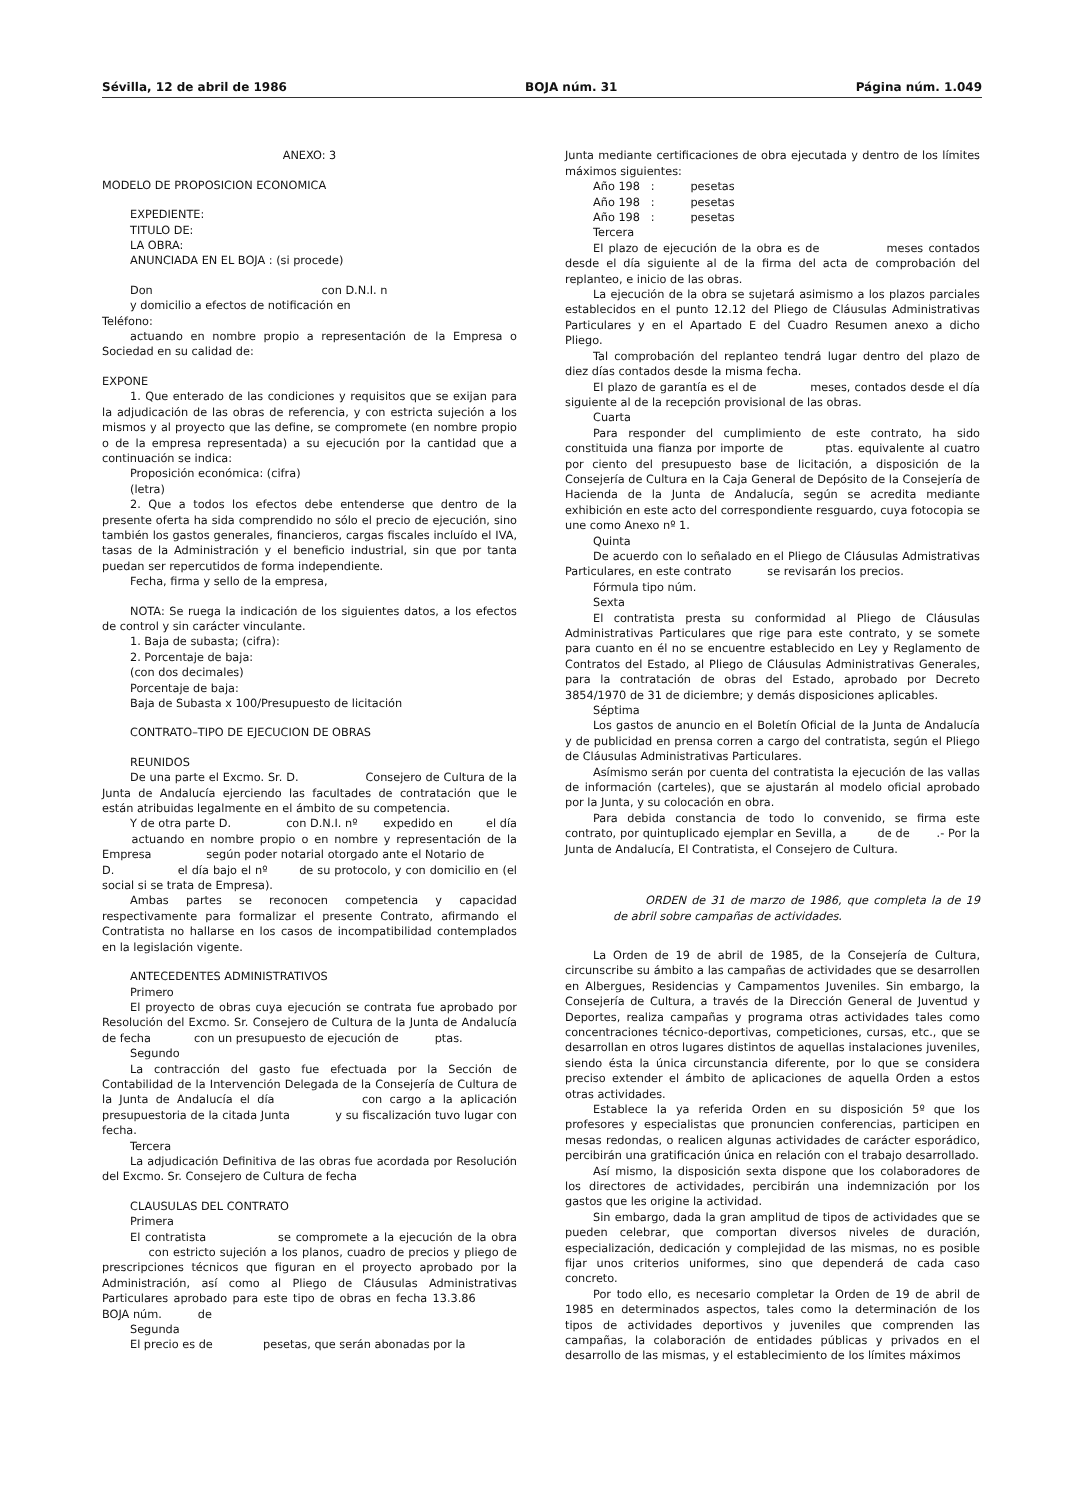Sévilla, 12 de abril de 1986 BOJA núm. 31 Página núm. 1.049
ANEXO: 3
MODELO DE PROPOSICION ECONOMICA
EXPEDIENTE:
TITULO DE:
LA OBRA:
ANUNCIADA EN EL BOJA : (si procede)
Don con D.N.I. n
y domicilio a efectos de notificación en
Teléfono:
actuando en nombre propio a representación de la Empresa o Sociedad en su calidad de:
EXPONE
1. Que enterado de las condiciones y requisitos que se exijan para la adjudicación de las obras de referencia, y con estricta sujeción a los mismos y al proyecto que las define, se compromete (en nombre propio o de la empresa representada) a su ejecución por la cantidad que a continuación se indica:
Proposición económica: (cifra)
(letra)
2. Que a todos los efectos debe entenderse que dentro de la presente oferta ha sida comprendido no sólo el precio de ejecución, sino también los gastos generales, financieros, cargas fiscales incluído el IVA, tasas de la Administración y el beneficio industrial, sin que por tanta puedan ser repercutidos de forma independiente.
Fecha, firma y sello de la empresa,
NOTA: Se ruega la indicación de los siguientes datos, a los efectos de control y sin carácter vinculante.
1. Baja de subasta; (cifra):
2. Porcentaje de baja:
(con dos decimales)
Porcentaje de baja:
Baja de Subasta x 100/Presupuesto de licitación
CONTRATO–TIPO DE EJECUCION DE OBRAS
REUNIDOS
De una parte el Excmo. Sr. D. Consejero de Cultura de la Junta de Andalucía ejerciendo las facultades de contratación que le están atribuidas legalmente en el ámbito de su competencia.
Y de otra parte D. con D.N.I. nº expedido en el día actuando en nombre propio o en nombre y representación de la Empresa según poder notarial otorgado ante el Notario de D. el día bajo el nº de su protocolo, y con domicilio en (el social si se trata de Empresa).
Ambas partes se reconocen competencia y capacidad respectivamente para formalizar el presente Contrato, afirmando el Contratista no hallarse en los casos de incompatibilidad contemplados en la legislación vigente.
ANTECEDENTES ADMINISTRATIVOS
Primero
El proyecto de obras cuya ejecución se contrata fue aprobado por Resolución del Excmo. Sr. Consejero de Cultura de la Junta de Andalucía de fecha con un presupuesto de ejecución de ptas.
Segundo
La contracción del gasto fue efectuada por la Sección de Contabilidad de la Intervención Delegada de la Consejería de Cultura de la Junta de Andalucía el día con cargo a la aplicación presupuestoria de la citada Junta y su fiscalización tuvo lugar con fecha.
Tercera
La adjudicación Definitiva de las obras fue acordada por Resolución del Excmo. Sr. Consejero de Cultura de fecha
CLAUSULAS DEL CONTRATO
Primera
El contratista se compromete a la ejecución de la obra con estricto sujeción a los planos, cuadro de precios y pliego de prescripciones técnicos que figuran en el proyecto aprobado por la Administración, así como al Pliego de Cláusulas Administrativas Particulares aprobado para este tipo de obras en fecha 13.3.86 BOJA núm. de
Segunda
El precio es de pesetas, que serán abonadas por la
Junta mediante certificaciones de obra ejecutada y dentro de los límites máximos siguientes:
Año 198 : pesetas
Año 198 : pesetas
Año 198 : pesetas
Tercera
El plazo de ejecución de la obra es de meses contados desde el día siguiente al de la firma del acta de comprobación del replanteo, e inicio de las obras.
La ejecución de la obra se sujetará asimismo a los plazos parciales establecidos en el punto 12.12 del Pliego de Cláusulas Administrativas Particulares y en el Apartado E del Cuadro Resumen anexo a dicho Pliego.
Tal comprobación del replanteo tendrá lugar dentro del plazo de diez días contados desde la misma fecha.
El plazo de garantía es el de meses, contados desde el día siguiente al de la recepción provisional de las obras.
Cuarta
Para responder del cumplimiento de este contrato, ha sido constituida una fianza por importe de ptas. equivalente al cuatro por ciento del presupuesto base de licitación, a disposición de la Consejería de Cultura en la Caja General de Depósito de la Consejería de Hacienda de la Junta de Andalucía, según se acredita mediante exhibición en este acto del correspondiente resguardo, cuya fotocopia se une como Anexo nº 1.
Quinta
De acuerdo con lo señalado en el Pliego de Cláusulas Admistrativas Particulares, en este contrato se revisarán los precios.
Fórmula tipo núm.
Sexta
El contratista presta su conformidad al Pliego de Cláusulas Administrativas Particulares que rige para este contrato, y se somete para cuanto en él no se encuentre establecido en Ley y Reglamento de Contratos del Estado, al Pliego de Cláusulas Administrativas Generales, para la contratación de obras del Estado, aprobado por Decreto 3854/1970 de 31 de diciembre; y demás disposiciones aplicables.
Séptima
Los gastos de anuncio en el Boletín Oficial de la Junta de Andalucía y de publicidad en prensa corren a cargo del contratista, según el Pliego de Cláusulas Administrativas Particulares.
Asímismo serán por cuenta del contratista la ejecución de las vallas de información (carteles), que se ajustarán al modelo oficial aprobado por la Junta, y su colocación en obra.
Para debida constancia de todo lo convenido, se firma este contrato, por quintuplicado ejemplar en Sevilla, a de de .- Por la Junta de Andalucía, El Contratista, el Consejero de Cultura.
ORDEN de 31 de marzo de 1986, que completa la de 19 de abril sobre campañas de actividades.
La Orden de 19 de abril de 1985, de la Consejería de Cultura, circunscribe su ámbito a las campañas de actividades que se desarrollen en Albergues, Residencias y Campamentos Juveniles. Sin embargo, la Consejería de Cultura, a través de la Dirección General de Juventud y Deportes, realiza campañas y programa otras actividades tales como concentraciones técnico-deportivas, competiciones, cursas, etc., que se desarrollan en otros lugares distintos de aquellas instalaciones juveniles, siendo ésta la única circunstancia diferente, por lo que se considera preciso extender el ámbito de aplicaciones de aquella Orden a estos otras actividades.
Establece la ya referida Orden en su disposición 5º que los profesores y especialistas que pronuncien conferencias, participen en mesas redondas, o realicen algunas actividades de carácter esporádico, percibirán una gratificación única en relación con el trabajo desarrollado.
Así mismo, la disposición sexta dispone que los colaboradores de los directores de actividades, percibirán una indemnización por los gastos que les origine la actividad.
Sin embargo, dada la gran amplitud de tipos de actividades que se pueden celebrar, que comportan diversos niveles de duración, especialización, dedicación y complejidad de las mismas, no es posible fijar unos criterios uniformes, sino que dependerá de cada caso concreto.
Por todo ello, es necesario completar la Orden de 19 de abril de 1985 en determinados aspectos, tales como la determinación de los tipos de actividades deportivos y juveniles que comprenden las campañas, la colaboración de entidades públicas y privados en el desarrollo de las mismas, y el establecimiento de los límites máximos